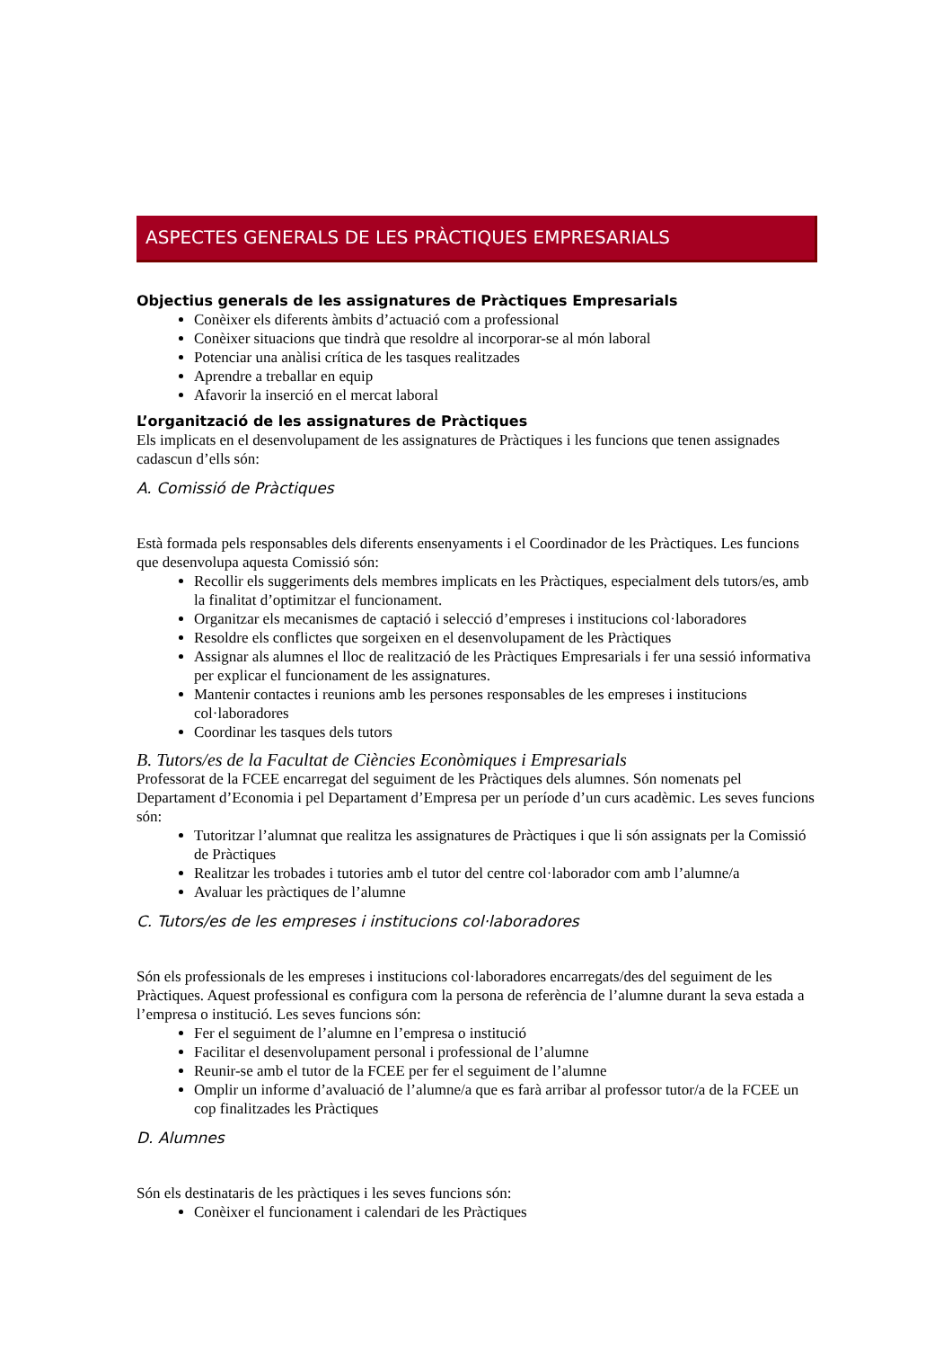ASPECTES GENERALS DE LES PRÀCTIQUES EMPRESARIALS
Objectius generals de les assignatures de Pràctiques Empresarials
Conèixer els diferents àmbits d’actuació com a professional
Conèixer situacions que tindrà que resoldre al incorporar-se al món laboral
Potenciar una anàlisi crítica de les tasques realitzades
Aprendre a treballar en equip
Afavorir la inserció en el mercat laboral
L’organització de les assignatures de Pràctiques
Els implicats en el desenvolupament de les assignatures de Pràctiques i les funcions que tenen assignades cadascun d’ells són:
A. Comissió de Pràctiques
Està formada pels responsables dels diferents ensenyaments i el Coordinador de les Pràctiques. Les funcions que desenvolupa aquesta Comissió són:
Recollir els suggeriments dels membres implicats en les Pràctiques, especialment dels tutors/es, amb la finalitat d’optimitzar el funcionament.
Organitzar els mecanismes de captació i selecció d’empreses i institucions col·laboradores
Resoldre els conflictes que sorgeixen en el desenvolupament de les Pràctiques
Assignar als alumnes el lloc de realització de les Pràctiques Empresarials i fer una sessió informativa per explicar el funcionament de les assignatures.
Mantenir contactes i reunions amb les persones responsables de les empreses i institucions col·laboradores
Coordinar les tasques dels tutors
B. Tutors/es de la Facultat de Ciències Econòmiques i Empresarials
Professorat de la FCEE encarregat del seguiment de les Pràctiques dels alumnes. Són nomenats pel Departament d’Economia i pel Departament d’Empresa per un període d’un curs acadèmic. Les seves funcions són:
Tutoritzar l’alumnat que realitza les assignatures de Pràctiques i que li són assignats per la Comissió de Pràctiques
Realitzar les trobades i tutories amb el tutor del centre col·laborador com amb l’alumne/a
Avaluar les pràctiques de l’alumne
C. Tutors/es de les empreses i institucions col·laboradores
Són els professionals de les empreses i institucions col·laboradores encarregats/des del seguiment de les Pràctiques. Aquest professional es configura com la persona de referència de l’alumne durant la seva estada a l’empresa o institució. Les seves funcions són:
Fer el seguiment de l’alumne en l’empresa o institució
Facilitar el desenvolupament personal i professional de l’alumne
Reunir-se amb el tutor de la FCEE per fer el seguiment de l’alumne
Omplir un informe d’avaluació de l’alumne/a que es farà arribar al professor tutor/a de la FCEE un cop finalitzades les Pràctiques
D. Alumnes
Són els destinataris de les pràctiques i les seves funcions són:
Conèixer el funcionament i calendari de les Pràctiques